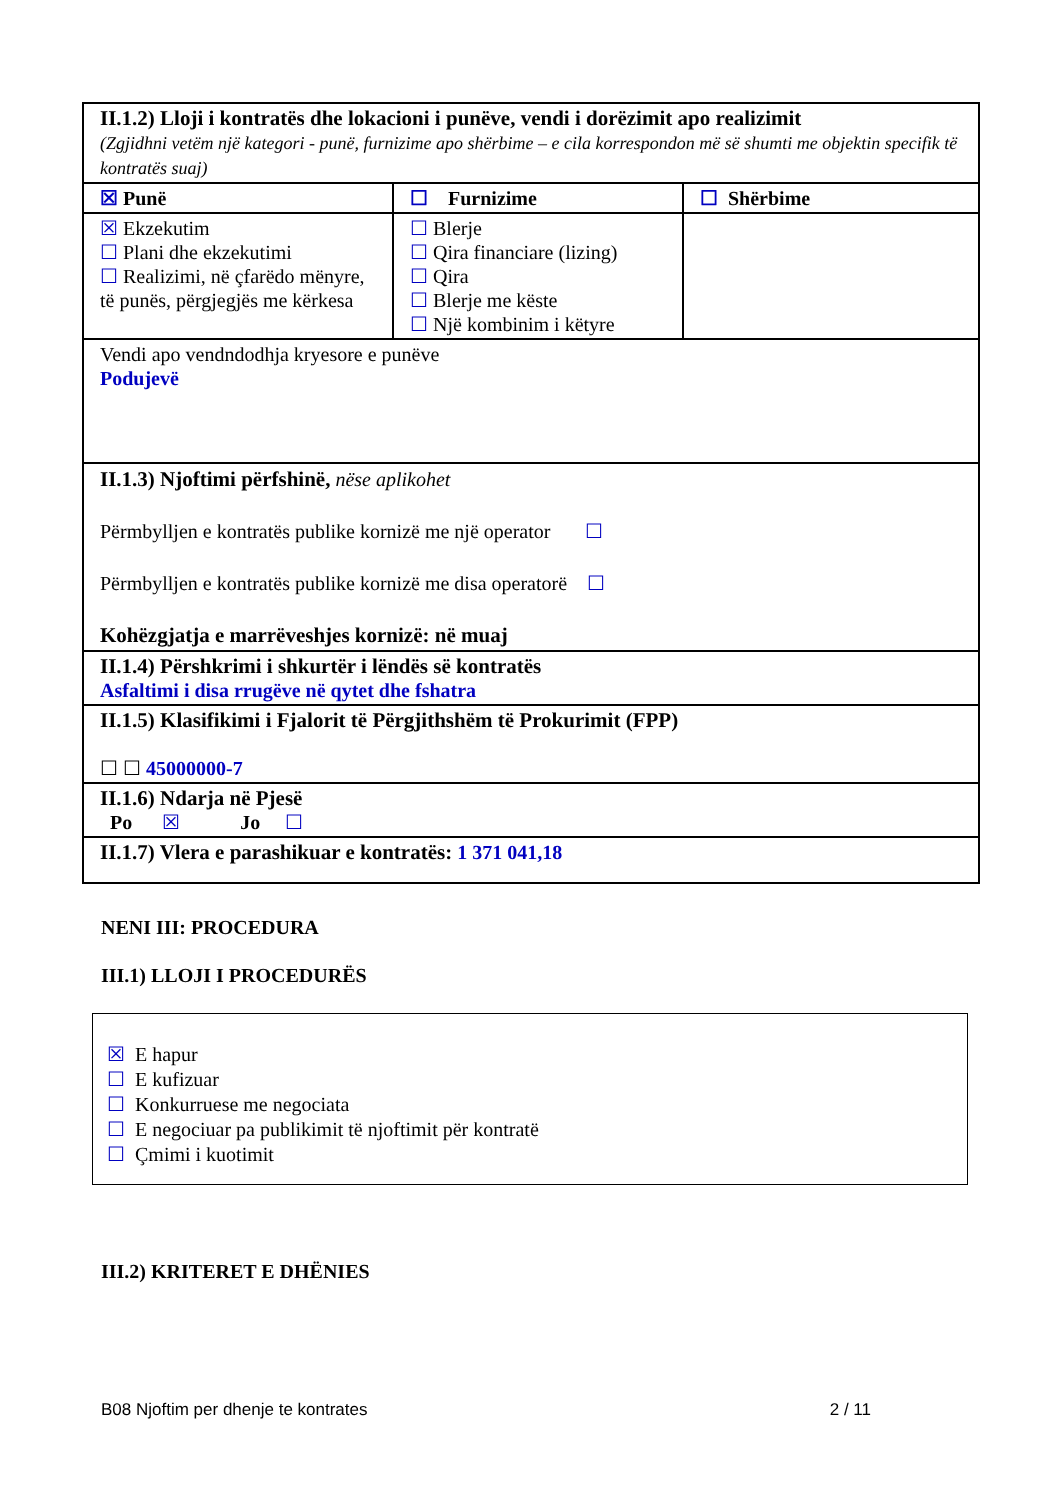| II.1.2) Lloji i kontratës dhe lokacioni i punëve, vendi i dorëzimit apo realizimit (Zgjidhni vetëm një kategori - punë, furnizime apo shërbime – e cila korrespondon më së shumti me objektin specifik të kontratës suaj) | | |
| ☒ Punë | ☐ Furnizime | ☐ Shërbime |
| ☒ Ekzekutim ☐ Plani dhe ekzekutimi ☐ Realizimi, në çfarëdo mënyre, të punës, përgjegjës me kërkesa | ☐ Blerje ☐ Qira financiare (lizing) ☐ Qira ☐ Blerje me këste ☐ Një kombinim i këtyre | |
| Vendi apo vendndodhja kryesore e punëve Podujevë | | |
| II.1.3) Njoftimi përfshinë, nëse aplikohet Përmbylljen e kontratës publike kornizë me një operator ☐ Përmbylljen e kontratës publike kornizë me disa operatorë ☐ Kohëzgjatja e marrëveshjes kornizë: në muaj | | |
| II.1.4) Përshkrimi i shkurtër i lëndës së kontratës Asfaltimi i disa rrugëve në qytet dhe fshatra | | |
| II.1.5) Klasifikimi i Fjalorit të Përgjithshëm të Prokurimit (FPP) ☐ ☐ 45000000-7 | | |
| II.1.6) Ndarja në Pjesë Po ☒ Jo ☐ | | |
| II.1.7) Vlera e parashikuar e kontratës: 1 371 041,18 | | |
NENI III: PROCEDURA
III.1) LLOJI I PROCEDURËS
☒ E hapur
☐ E kufizuar
☐ Konkurruese me negociata
☐ E negociuar pa publikimit të njoftimit për kontratë
☐ Çmimi i kuotimit
III.2) KRITERET E DHËNIES
B08 Njoftim per dhenje te kontrates 2 / 11